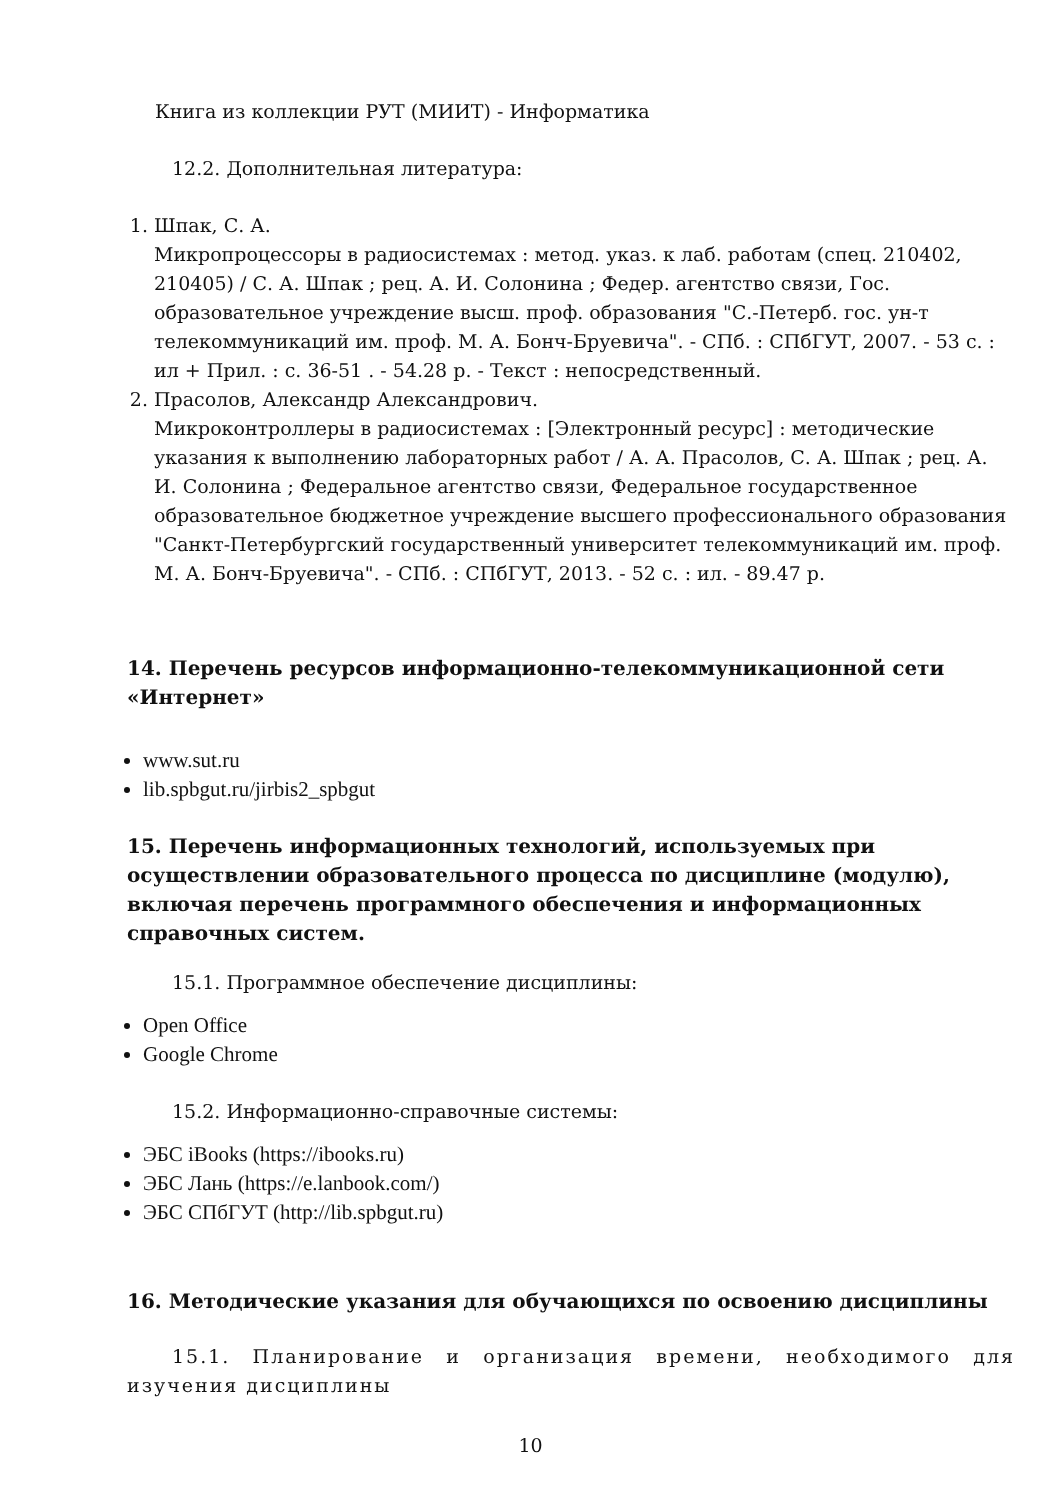Книга из коллекции РУТ (МИИТ) - Информатика
12.2. Дополнительная литература:
1. Шпак, С. А.
Микропроцессоры в радиосистемах : метод. указ. к лаб. работам (спец. 210402, 210405) / С. А. Шпак ; рец. А. И. Солонина ; Федер. агентство связи, Гос. образовательное учреждение высш. проф. образования "С.-Петерб. гос. ун-т телекоммуникаций им. проф. М. А. Бонч-Бруевича". - СПб. : СПбГУТ, 2007. - 53 с. : ил + Прил. : с. 36-51 . - 54.28 р. - Текст : непосредственный.
2. Прасолов, Александр Александрович.
Микроконтроллеры в радиосистемах : [Электронный ресурс] : методические указания к выполнению лабораторных работ / А. А. Прасолов, С. А. Шпак ; рец. А. И. Солонина ; Федеральное агентство связи, Федеральное государственное образовательное бюджетное учреждение высшего профессионального образования "Санкт-Петербургский государственный университет телекоммуникаций им. проф. М. А. Бонч-Бруевича". - СПб. : СПбГУТ, 2013. - 52 с. : ил. - 89.47 р.
14. Перечень ресурсов информационно-телекоммуникационной сети «Интернет»
www.sut.ru
lib.spbgut.ru/jirbis2_spbgut
15. Перечень информационных технологий, используемых при осуществлении образовательного процесса по дисциплине (модулю), включая перечень программного обеспечения и информационных справочных систем.
15.1. Программное обеспечение дисциплины:
Open Office
Google Chrome
15.2. Информационно-справочные системы:
ЭБС iBooks (https://ibooks.ru)
ЭБС Лань (https://e.lanbook.com/)
ЭБС СПбГУТ (http://lib.spbgut.ru)
16. Методические указания для обучающихся по освоению дисциплины
15.1. Планирование и организация времени, необходимого для изучения дисциплины
10